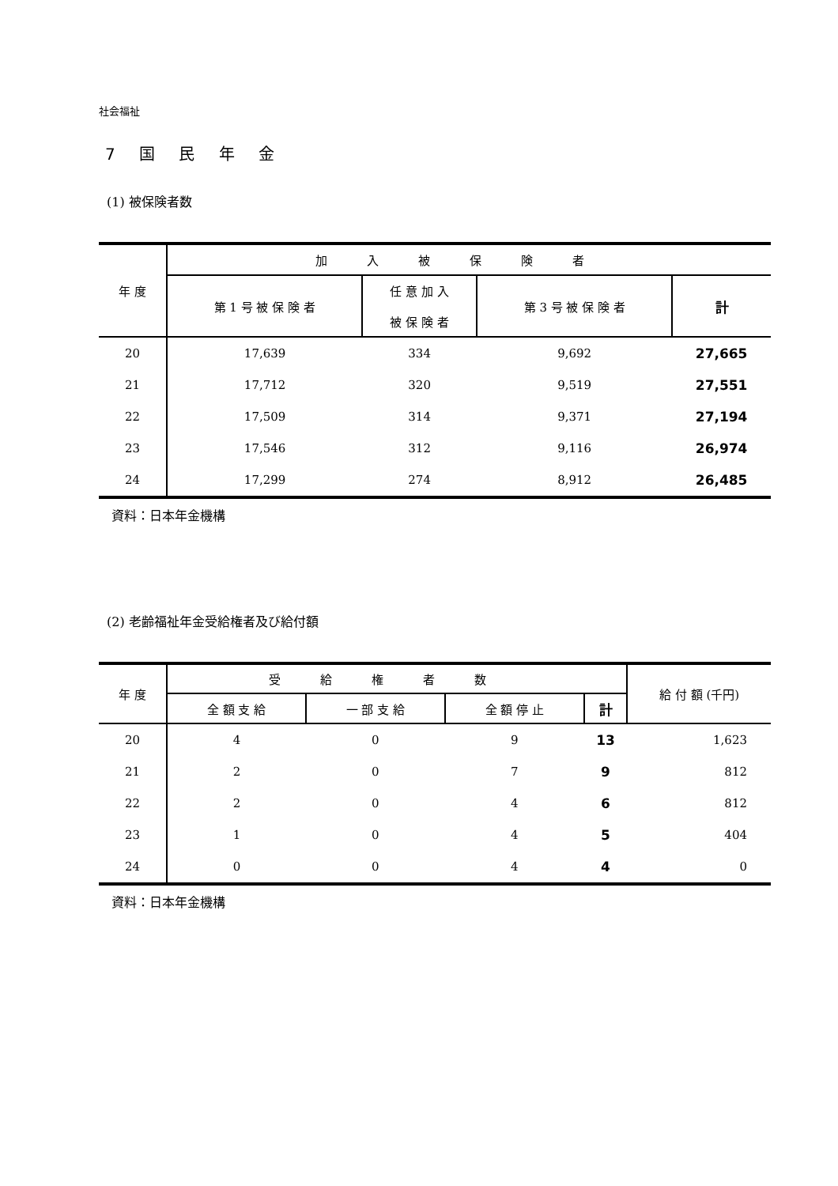社会福祉
7 国 民 年 金
(1) 被保険者数
| 年 度 | 加入被保険者 | | | |
| --- | --- | --- | --- | --- |
| | 第 1 号 被 保 険 者 | 任 意 加 入 被 保 険 者 | 第 3 号 被 保 険 者 | 計 |
| 20 | 17,639 | 334 | 9,692 | 27,665 |
| 21 | 17,712 | 320 | 9,519 | 27,551 |
| 22 | 17,509 | 314 | 9,371 | 27,194 |
| 23 | 17,546 | 312 | 9,116 | 26,974 |
| 24 | 17,299 | 274 | 8,912 | 26,485 |
資料：日本年金機構
(2) 老齢福祉年金受給権者及び給付額
| 年 度 | 受給権者数 | | | | 給 付 額 (千円) |
| --- | --- | --- | --- | --- | --- |
| | 全 額 支 給 | 一 部 支 給 | 全 額 停 止 | 計 | |
| 20 | 4 | 0 | 9 | 13 | 1,623 |
| 21 | 2 | 0 | 7 | 9 | 812 |
| 22 | 2 | 0 | 4 | 6 | 812 |
| 23 | 1 | 0 | 4 | 5 | 404 |
| 24 | 0 | 0 | 4 | 4 | 0 |
資料：日本年金機構